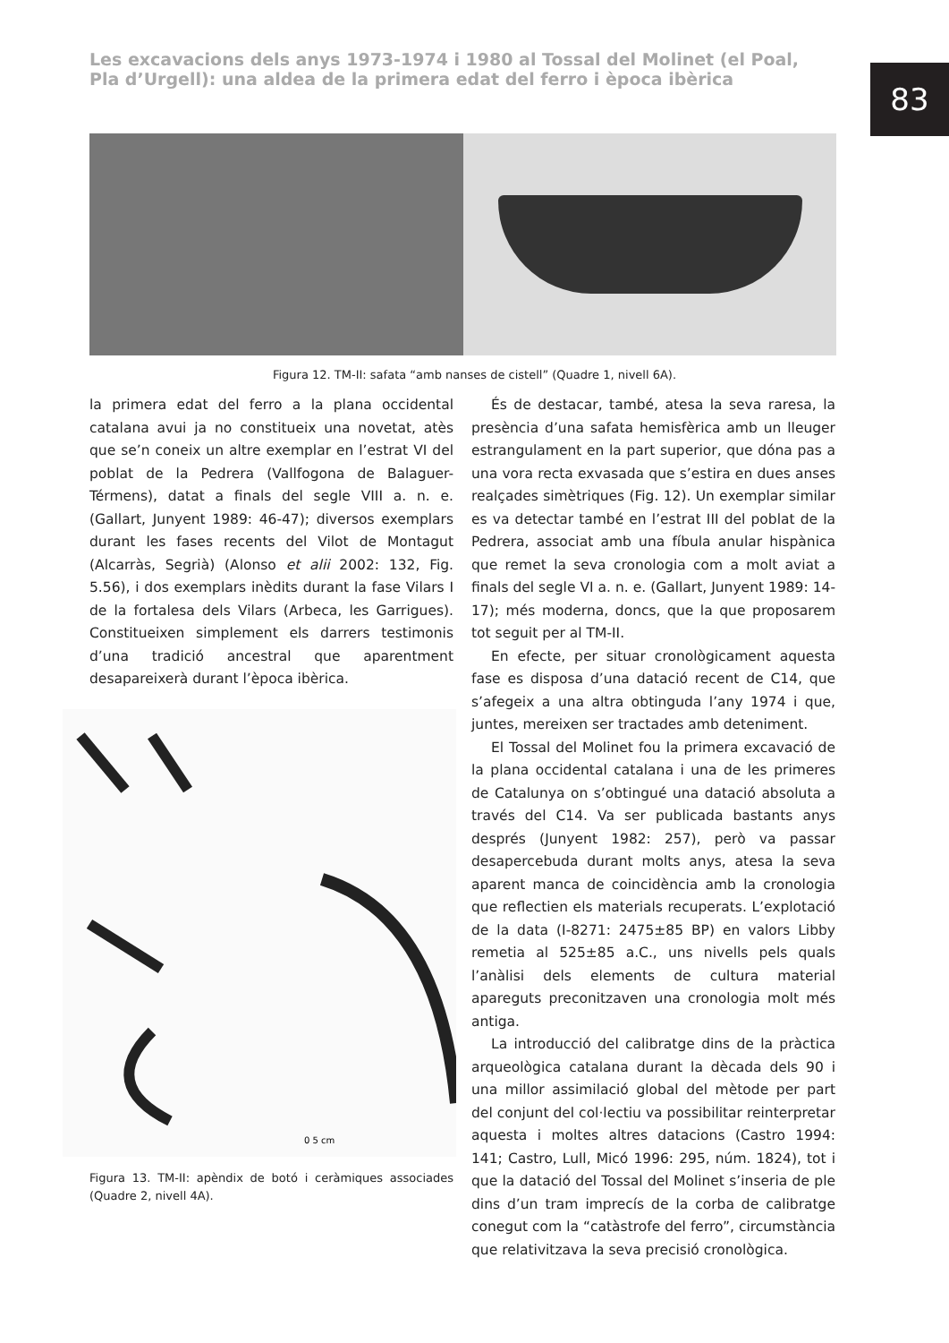Les excavacions dels anys 1973-1974 i 1980 al Tossal del Molinet (el Poal, Pla d’Urgell): una aldea de la primera edat del ferro i època ibèrica
83
Figura 12. TM-II: safata “amb nanses de cistell” (Quadre 1, nivell 6A).
la primera edat del ferro a la plana occidental catalana avui ja no constitueix una novetat, atès que se’n coneix un altre exemplar en l’estrat VI del poblat de la Pedrera (Vallfogona de Balaguer-Térmens), datat a finals del segle VIII a. n. e. (Gallart, Junyent 1989: 46-47); diversos exemplars durant les fases recents del Vilot de Montagut (Alcarràs, Segrià) (Alonso et alii 2002: 132, Fig. 5.56), i dos exemplars inèdits durant la fase Vilars I de la fortalesa dels Vilars (Arbeca, les Garrigues). Constitueixen simplement els darrers testimonis d’una tradició ancestral que aparentment desapareixerà durant l’època ibèrica.
0 5 cm
Figura 13. TM-II: apèndix de botó i ceràmiques associades (Quadre 2, nivell 4A).
És de destacar, també, atesa la seva raresa, la presència d’una safata hemisfèrica amb un lleuger estrangulament en la part superior, que dóna pas a una vora recta exvasada que s’estira en dues anses realçades simètriques (Fig. 12). Un exemplar similar es va detectar també en l’estrat III del poblat de la Pedrera, associat amb una fíbula anular hispànica que remet la seva cronologia com a molt aviat a finals del segle VI a. n. e. (Gallart, Junyent 1989: 14-17); més moderna, doncs, que la que proposarem tot seguit per al TM-II.
En efecte, per situar cronològicament aquesta fase es disposa d’una datació recent de C14, que s’afegeix a una altra obtinguda l’any 1974 i que, juntes, mereixen ser tractades amb deteniment.
El Tossal del Molinet fou la primera excavació de la plana occidental catalana i una de les primeres de Catalunya on s’obtingué una datació absoluta a través del C14. Va ser publicada bastants anys després (Junyent 1982: 257), però va passar desapercebuda durant molts anys, atesa la seva aparent manca de coincidència amb la cronologia que reflectien els materials recuperats. L’explotació de la data (I-8271: 2475±85 BP) en valors Libby remetia al 525±85 a.C., uns nivells pels quals l’anàlisi dels elements de cultura material apareguts preconitzaven una cronologia molt més antiga.
La introducció del calibratge dins de la pràctica arqueològica catalana durant la dècada dels 90 i una millor assimilació global del mètode per part del conjunt del col·lectiu va possibilitar reinterpretar aquesta i moltes altres datacions (Castro 1994: 141; Castro, Lull, Micó 1996: 295, núm. 1824), tot i que la datació del Tossal del Molinet s’inseria de ple dins d’un tram imprecís de la corba de calibratge conegut com la “catàstrofe del ferro”, circumstància que relativitzava la seva precisió cronològica.